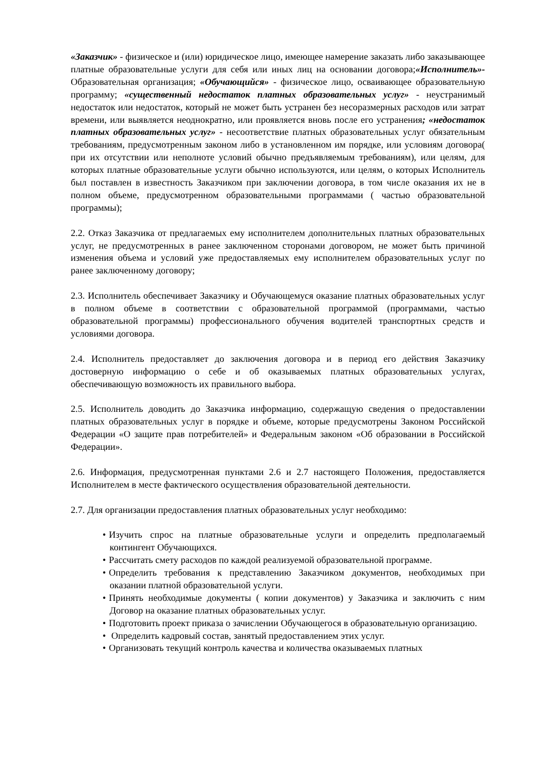«Заказчик» - физическое и (или) юридическое лицо, имеющее намерение заказать либо заказывающее платные образовательные услуги для себя или иных лиц на основании договора;«Исполнитель»- Образовательная организация; «Обучающийся» - физическое лицо, осваивающее образовательную программу; «существенный недостаток платных образовательных услуг» - неустранимый недостаток или недостаток, который не может быть устранен без несоразмерных расходов или затрат времени, или выявляется неоднократно, или проявляется вновь после его устранения; «недостаток платных образовательных услуг» - несоответствие платных образовательных услуг обязательным требованиям, предусмотренным законом либо в установленном им порядке, или условиям договора( при их отсутствии или неполноте условий обычно предъявляемым требованиям), или целям, для которых платные образовательные услуги обычно используются, или целям, о которых Исполнитель был поставлен в известность Заказчиком при заключении договора, в том числе оказания их не в полном объеме, предусмотренном образовательными программами ( частью образовательной программы);
2.2. Отказ Заказчика от предлагаемых ему исполнителем дополнительных платных образовательных услуг, не предусмотренных в ранее заключенном сторонами договором, не может быть причиной изменения объема и условий уже предоставляемых ему исполнителем образовательных услуг по ранее заключенному договору;
2.3. Исполнитель обеспечивает Заказчику и Обучающемуся оказание платных образовательных услуг в полном объеме в соответствии с образовательной программой (программами, частью образовательной программы) профессионального обучения водителей транспортных средств и условиями договора.
2.4. Исполнитель предоставляет до заключения договора и в период его действия Заказчику достоверную информацию о себе и об оказываемых платных образовательных услугах, обеспечивающую возможность их правильного выбора.
2.5. Исполнитель доводить до Заказчика информацию, содержащую сведения о предоставлении платных образовательных услуг в порядке и объеме, которые предусмотрены Законом Российской Федерации «О защите прав потребителей» и Федеральным законом «Об образовании в Российской Федерации».
2.6. Информация, предусмотренная пунктами 2.6 и 2.7 настоящего Положения, предоставляется Исполнителем в месте фактического осуществления образовательной деятельности.
2.7. Для организации предоставления платных образовательных услуг необходимо:
• Изучить спрос на платные образовательные услуги и определить предполагаемый контингент Обучающихся.
• Рассчитать смету расходов по каждой реализуемой образовательной программе.
• Определить требования к представлению Заказчиком документов, необходимых при оказании платной образовательной услуги.
• Принять необходимые документы ( копии документов) у Заказчика и заключить с ним Договор на оказание платных образовательных услуг.
• Подготовить проект приказа о зачислении Обучающегося в образовательную организацию.
• Определить кадровый состав, занятый предоставлением этих услуг.
• Организовать текущий контроль качества и количества оказываемых платных